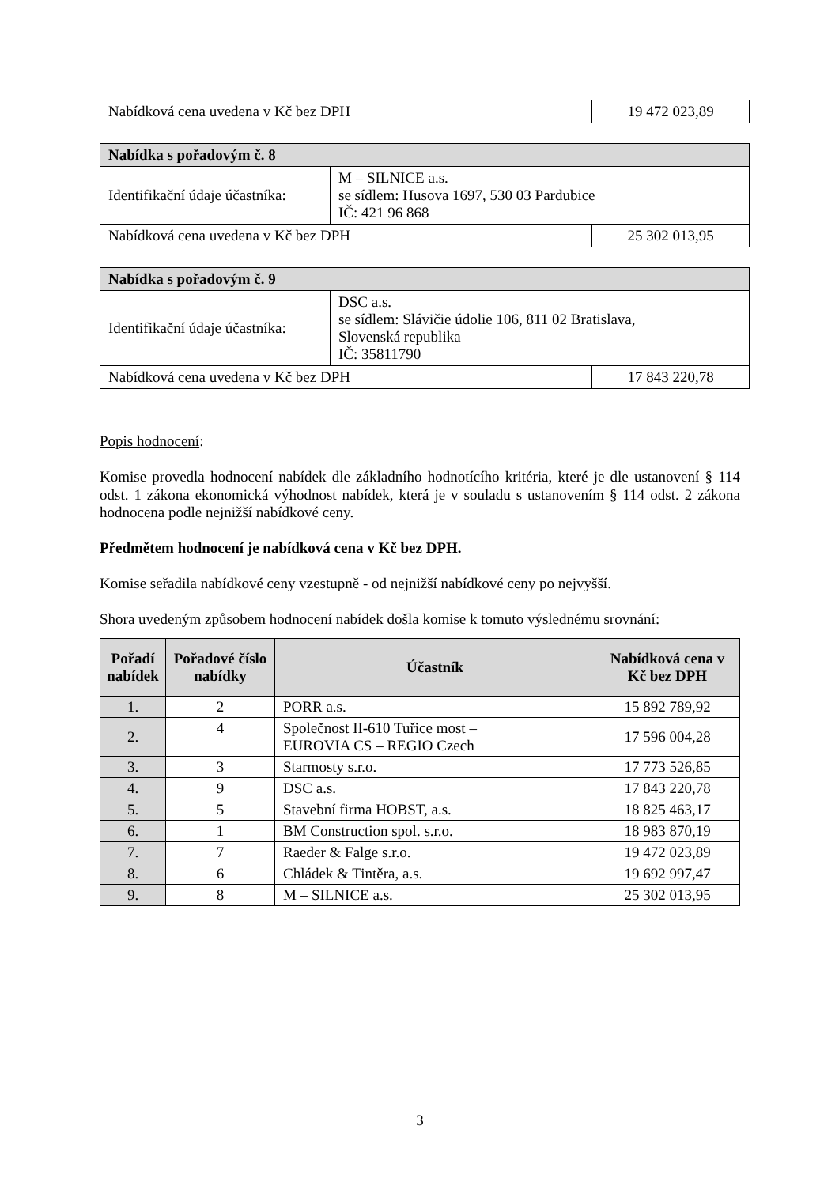| Nabídková cena uvedena v Kč bez DPH | 19 472 023,89 |
| Nabídka s pořadovým č. 8 | | |
| Identifikační údaje účastníka: | M – SILNICE a.s. se sídlem: Husova 1697, 530 03 Pardubice IČ: 421 96 868 | |
| Nabídková cena uvedena v Kč bez DPH | | 25 302 013,95 |
| Nabídka s pořadovým č. 9 | | |
| Identifikační údaje účastníka: | DSC a.s. se sídlem: Slávičie údolie 106, 811 02 Bratislava, Slovenská republika IČ: 35811790 | |
| Nabídková cena uvedena v Kč bez DPH | | 17 843 220,78 |
Popis hodnocení:
Komise provedla hodnocení nabídek dle základního hodnotícího kritéria, které je dle ustanovení § 114 odst. 1 zákona ekonomická výhodnost nabídek, která je v souladu s ustanovením § 114 odst. 2 zákona hodnocena podle nejnižší nabídkové ceny.
Předmětem hodnocení je nabídková cena v Kč bez DPH.
Komise seřadila nabídkové ceny vzestupně - od nejnižší nabídkové ceny po nejvyšší.
Shora uvedeným způsobem hodnocení nabídek došla komise k tomuto výslednému srovnání:
| Pořadí nabídek | Pořadové číslo nabídky | Účastník | Nabídková cena v Kč bez DPH |
| --- | --- | --- | --- |
| 1. | 2 | PORR a.s. | 15 892 789,92 |
| 2. | 4 | Společnost II-610 Tuřice most – EUROVIA CS – REGIO Czech | 17 596 004,28 |
| 3. | 3 | Starmosty s.r.o. | 17 773 526,85 |
| 4. | 9 | DSC a.s. | 17 843 220,78 |
| 5. | 5 | Stavební firma HOBST, a.s. | 18 825 463,17 |
| 6. | 1 | BM Construction spol. s.r.o. | 18 983 870,19 |
| 7. | 7 | Raeder & Falge s.r.o. | 19 472 023,89 |
| 8. | 6 | Chládek & Tintěra, a.s. | 19 692 997,47 |
| 9. | 8 | M – SILNICE a.s. | 25 302 013,95 |
3